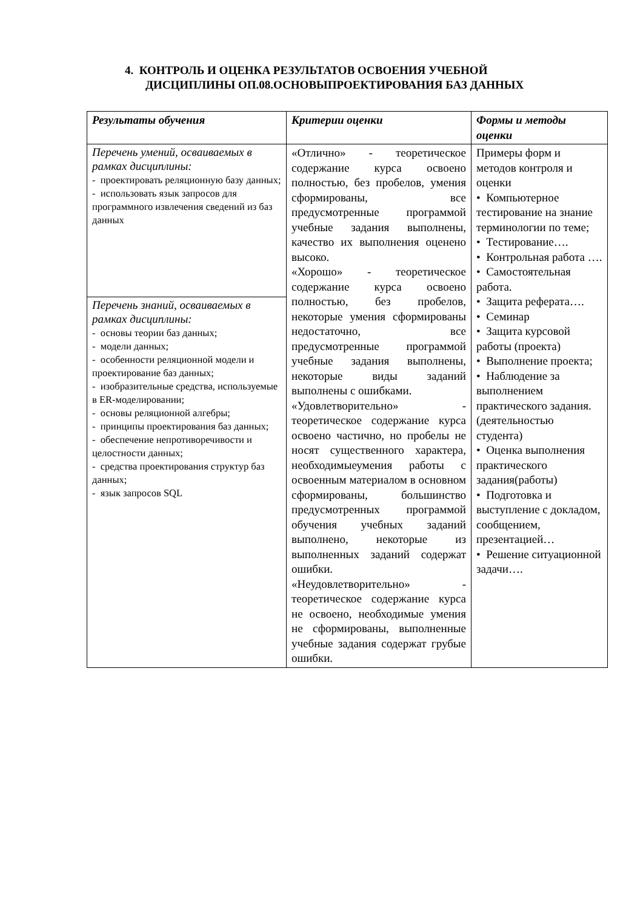4. КОНТРОЛЬ И ОЦЕНКА РЕЗУЛЬТАТОВ ОСВОЕНИЯ УЧЕБНОЙ
ДИСЦИПЛИНЫ ОП.08.ОСНОВЫПРОЕКТИРОВАНИЯ БАЗ ДАННЫХ
| Результаты обучения | Критерии оценки | Формы и методы оценки |
| --- | --- | --- |
| Перечень умений, осваиваемых в рамках дисциплины: - проектировать реляционную базу данных; - использовать язык запросов для программного извлечения сведений из баз данных | «Отлично» - теоретическое содержание курса освоено полностью, без пробелов, умения сформированы, все предусмотренные программой учебные задания выполнены, качество их выполнения оценено высоко. «Хорошо» - теоретическое содержание курса освоено полностью, без пробелов, некоторые умения сформированы недостаточно, все предусмотренные программой учебные задания выполнены, некоторые виды заданий выполнены с ошибками. «Удовлетворительно» - теоретическое содержание курса освоено частично, но пробелы не носят существенного характера, необходимыеумения работы с освоенным материалом в основном сформированы, большинство предусмотренных программой обучения учебных заданий выполнено, некоторые из выполненных заданий содержат ошибки. «Неудовлетворительно» - теоретическое содержание курса не освоено, необходимые умения не сформированы, выполненные учебные задания содержат грубые ошибки. | Примеры форм и методов контроля и оценки • Компьютерное тестирование на знание терминологии по теме; • Тестирование…. • Контрольная работа …. • Самостоятельная работа. • Защита реферата…. • Семинар • Защита курсовой работы (проекта) • Выполнение проекта; • Наблюдение за выполнением практического задания. (деятельностью студента) • Оценка выполнения практического задания(работы) • Подготовка и выступление с докладом, сообщением, презентацией… • Решение ситуационной задачи…. |
| Перечень знаний, осваиваемых в рамках дисциплины: - основы теории баз данных; - модели данных; - особенности реляционной модели и проектирование баз данных; - изобразительные средства, используемые в ER-моделировании; - основы реляционной алгебры; - принципы проектирования баз данных; - обеспечение непротиворечивости и целостности данных; - средства проектирования структур баз данных; - язык запросов SQL | | |